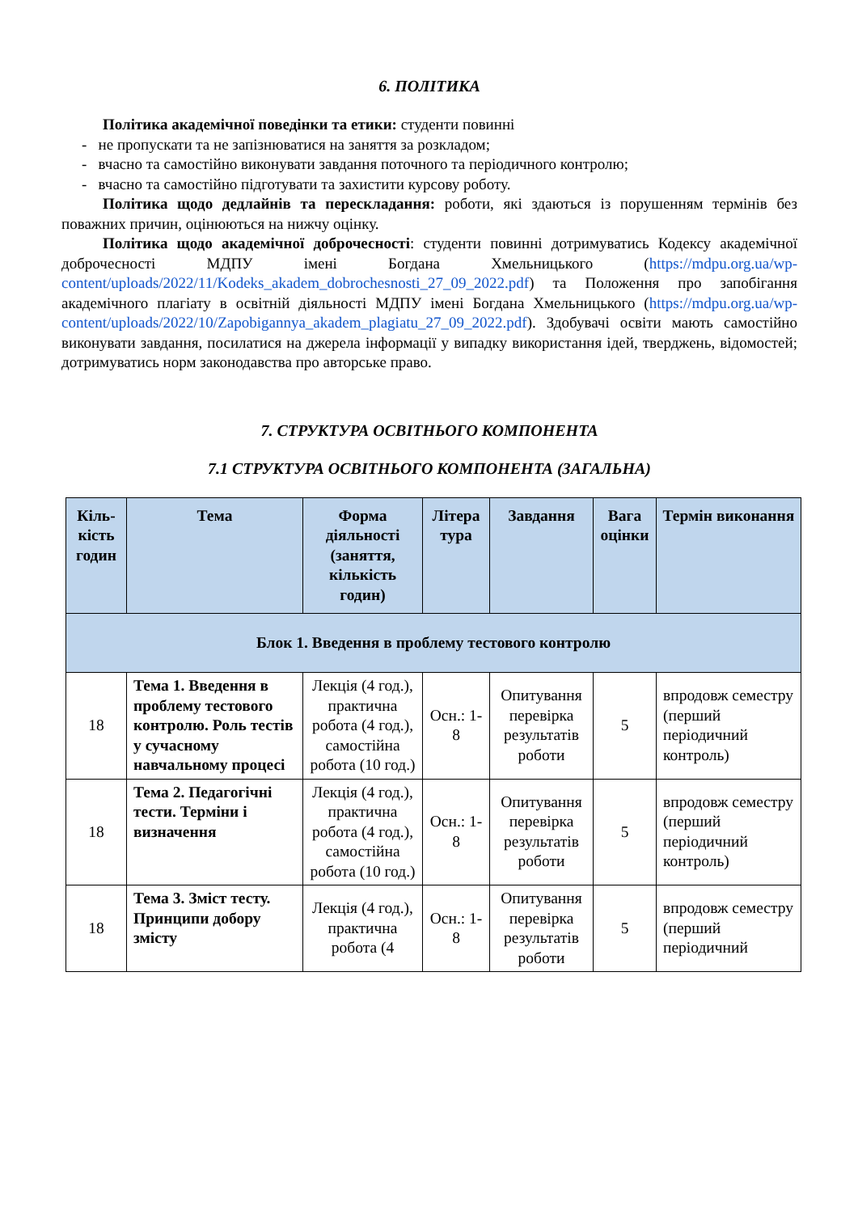6. ПОЛІТИКА
Політика академічної поведінки та етики: студенти повинні
- не пропускати та не запізнюватися на заняття за розкладом;
- вчасно та самостійно виконувати завдання поточного та періодичного контролю;
- вчасно та самостійно підготувати та захистити курсову роботу.
Політика щодо дедлайнів та перескладання: роботи, які здаються із порушенням термінів без поважних причин, оцінюються на нижчу оцінку.
Політика щодо академічної доброчесності: студенти повинні дотримуватись Кодексу академічної доброчесності МДПУ імені Богдана Хмельницького (https://mdpu.org.ua/wp-content/uploads/2022/11/Kodeks_akadem_dobrochesnosti_27_09_2022.pdf) та Положення про запобігання академічного плагіату в освітній діяльності МДПУ імені Богдана Хмельницького (https://mdpu.org.ua/wp-content/uploads/2022/10/Zapobigannya_akadem_plagiatu_27_09_2022.pdf). Здобувачі освіти мають самостійно виконувати завдання, посилатися на джерела інформації у випадку використання ідей, тверджень, відомостей; дотримуватись норм законодавства про авторське право.
7. СТРУКТУРА ОСВІТНЬОГО КОМПОНЕНТА
7.1 СТРУКТУРА ОСВІТНЬОГО КОМПОНЕНТА (ЗАГАЛЬНА)
| Кіль-кість годин | Тема | Форма діяльності (заняття, кількість годин) | Літера тура | Завдання | Вага оцінки | Термін виконання |
| --- | --- | --- | --- | --- | --- | --- |
| Блок 1. Введення в проблему тестового контролю | | | | | | |
| 18 | Тема 1. Введення в проблему тестового контролю. Роль тестів у сучасному навчальному процесі | Лекція (4 год.), практична робота (4 год.), самостійна робота (10 год.) | Осн.: 1-8 | Опитування перевірка результатів роботи | 5 | впродовж семестру (перший періодичний контроль) |
| 18 | Тема 2. Педагогічні тести. Терміни і визначення | Лекція (4 год.), практична робота (4 год.), самостійна робота (10 год.) | Осн.: 1-8 | Опитування перевірка результатів роботи | 5 | впродовж семестру (перший періодичний контроль) |
| 18 | Тема 3. Зміст тесту. Принципи добору змісту | Лекція (4 год.), практична робота (4 | Осн.: 1-8 | Опитування перевірка результатів роботи | 5 | впродовж семестру (перший періодичний |